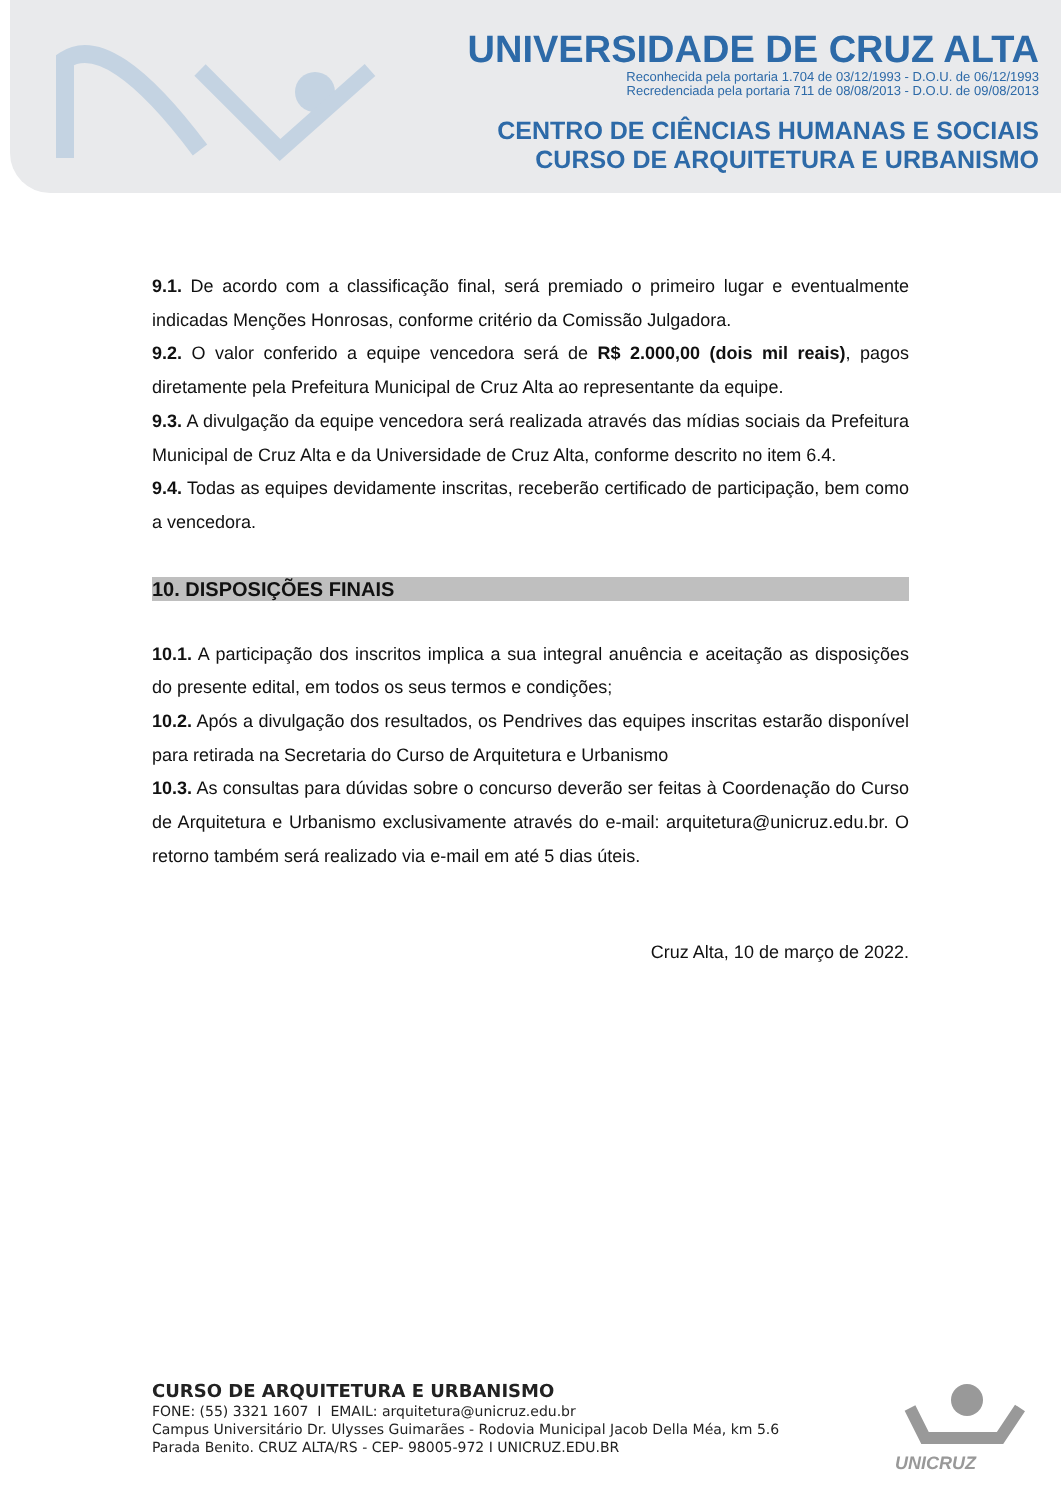UNIVERSIDADE DE CRUZ ALTA
Reconhecida pela portaria 1.704 de 03/12/1993 - D.O.U. de 06/12/1993
Recredenciada pela portaria 711 de 08/08/2013 - D.O.U. de 09/08/2013
CENTRO DE CIÊNCIAS HUMANAS E SOCIAIS
CURSO DE ARQUITETURA E URBANISMO
9.1. De acordo com a classificação final, será premiado o primeiro lugar e eventualmente indicadas Menções Honrosas, conforme critério da Comissão Julgadora.
9.2. O valor conferido a equipe vencedora será de R$ 2.000,00 (dois mil reais), pagos diretamente pela Prefeitura Municipal de Cruz Alta ao representante da equipe.
9.3. A divulgação da equipe vencedora será realizada através das mídias sociais da Prefeitura Municipal de Cruz Alta e da Universidade de Cruz Alta, conforme descrito no item 6.4.
9.4. Todas as equipes devidamente inscritas, receberão certificado de participação, bem como a vencedora.
10. DISPOSIÇÕES FINAIS
10.1. A participação dos inscritos implica a sua integral anuência e aceitação as disposições do presente edital, em todos os seus termos e condições;
10.2. Após a divulgação dos resultados, os Pendrives das equipes inscritas estarão disponível para retirada na Secretaria do Curso de Arquitetura e Urbanismo
10.3. As consultas para dúvidas sobre o concurso deverão ser feitas à Coordenação do Curso de Arquitetura e Urbanismo exclusivamente através do e-mail: arquitetura@unicruz.edu.br. O retorno também será realizado via e-mail em até 5 dias úteis.
Cruz Alta, 10 de março de 2022.
CURSO DE ARQUITETURA E URBANISMO
FONE: (55) 3321 1607 I EMAIL: arquitetura@unicruz.edu.br
Campus Universitário Dr. Ulysses Guimarães - Rodovia Municipal Jacob Della Méa, km 5.6
Parada Benito. CRUZ ALTA/RS - CEP- 98005-972 I UNICRUZ.EDU.BR
UNICRUZ